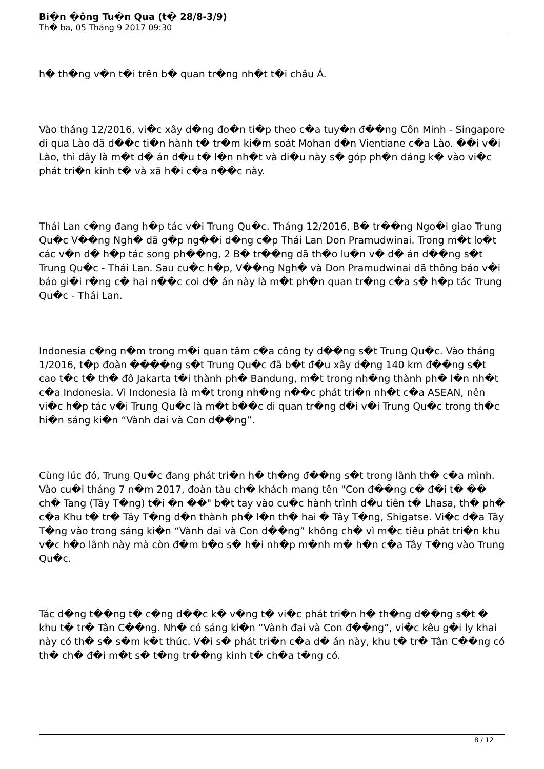Bi�n �ông Tu�n Qua (t� 28/8-3/9)
Th� ba, 05 Tháng 9 2017 09:30
h� th�ng v�n t�i trên b� quan tr�ng nh�t t�i châu Á.
Vào tháng 12/2016, vi�c xây d�ng đo�n ti�p theo c�a tuy�n đ��ng Côn Minh - Singapore đi qua Lào đã đ��c ti�n hành t� tr�m ki�m soát Mohan đ�n Vientiane c�a Lào. ��i v�i Lào, thì đây là m�t d� án đ�u t� l�n nh�t và đi�u này s� góp ph�n đáng k� vào vi�c phát tri�n kinh t� và xã h�i c�a n��c này.
Thái Lan c�ng đang h�p tác v�i Trung Qu�c. Tháng 12/2016, B� tr��ng Ngo�i giao Trung Qu�c V��ng Ngh� đã g�p ng��i đ�ng c�p Thái Lan Don Pramudwinai. Trong m�t lo�t các v�n đ� h�p tác song ph��ng, 2 B� tr��ng đã th�o lu�n v� d� án đ��ng s�t Trung Qu�c - Thái Lan. Sau cu�c h�p, V��ng Ngh� và Don Pramudwinai đã thông báo v�i báo gi�i r�ng c� hai n��c coi d� án này là m�t ph�n quan tr�ng c�a s� h�p tác Trung Qu�c - Thái Lan.
Indonesia c�ng n�m trong m�i quan tâm c�a công ty đ��ng s�t Trung Qu�c. Vào tháng 1/2016, t�p đoàn ����ng s�t Trung Qu�c đã b�t đ�u xây d�ng 140 km đ��ng s�t cao t�c t� th� đô Jakarta t�i thành ph� Bandung, m�t trong nh�ng thành ph� l�n nh�t c�a Indonesia. Vì Indonesia là m�t trong nh�ng n��c phát tri�n nh�t c�a ASEAN, nên vi�c h�p tác v�i Trung Qu�c là m�t b��c đi quan tr�ng đ�i v�i Trung Qu�c trong th�c hi�n sáng ki�n “Vành đai và Con đ��ng”.
Cùng lúc đó, Trung Qu�c đang phát tri�n h� th�ng đ��ng s�t trong lãnh th� c�a mình. Vào cu�i tháng 7 n�m 2017, đoàn tàu ch� khách mang tên "Con đ��ng c� đ�i t� �� ch� Tang (Tây T�ng) t�i �n ��" b�t tay vào cu�c hành trình đ�u tiên t� Lhasa, th� ph� c�a Khu t� tr� Tây T�ng đ�n thành ph� l�n th� hai � Tây T�ng, Shigatse. Vi�c đ�a Tây T�ng vào trong sáng ki�n “Vành đai và Con đ��ng” không ch� vì m�c tiêu phát tri�n khu v�c h�o lãnh này mà còn đ�m b�o s� h�i nh�p m�nh m� h�n c�a Tây T�ng vào Trung Qu�c.
Tác đ�ng t��ng t� c�ng đ��c k� v�ng t� vi�c phát tri�n h� th�ng đ��ng s�t � khu t� tr� Tân C��ng. Nh� có sáng ki�n “Vành đai và Con đ��ng”, vi�c kêu g�i ly khai này có th� s� s�m k�t thúc. V�i s� phát tri�n c�a d� án này, khu t� tr� Tân C��ng có th� ch� đ�i m�t s� t�ng tr��ng kinh t� ch�a t�ng có.
8 / 12